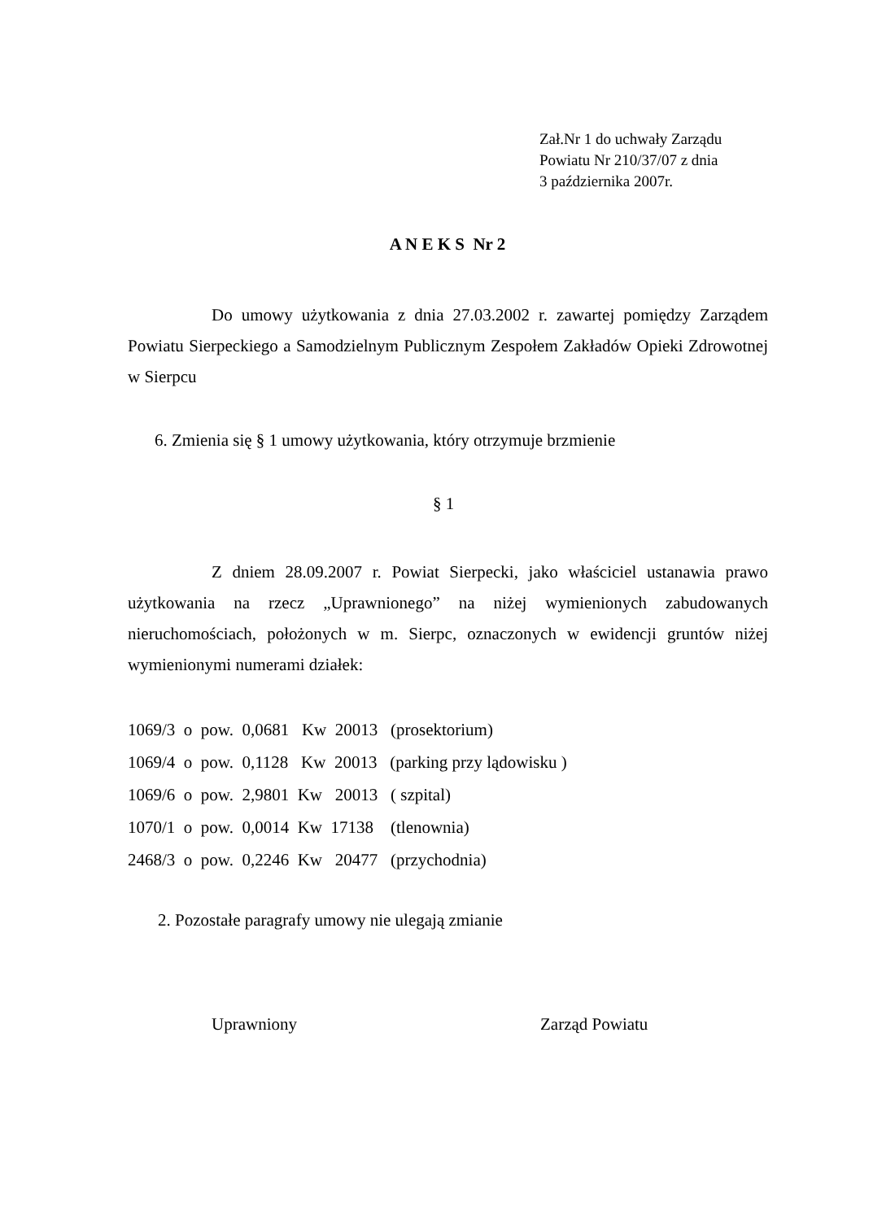Zał.Nr 1 do uchwały Zarządu
Powiatu Nr 210/37/07 z dnia
3 października 2007r.
A N E K S Nr 2
Do umowy użytkowania z dnia 27.03.2002 r. zawartej pomiędzy Zarządem Powiatu Sierpeckiego a Samodzielnym Publicznym Zespołem Zakładów Opieki Zdrowotnej w Sierpcu
6. Zmienia się § 1 umowy użytkowania, który otrzymuje brzmienie
§ 1
Z dniem 28.09.2007 r. Powiat Sierpecki, jako właściciel ustanawia prawo użytkowania na rzecz „Uprawnionego” na niżej wymienionych zabudowanych nieruchomościach, położonych w m. Sierpc, oznaczonych w ewidencji gruntów niżej wymienionymi numerami działek:
1069/3 o pow. 0,0681 Kw 20013 (prosektorium)
1069/4 o pow. 0,1128 Kw 20013 (parking przy lądowisku )
1069/6 o pow. 2,9801 Kw 20013 ( szpital)
1070/1 o pow. 0,0014 Kw 17138 (tlenownia)
2468/3 o pow. 0,2246 Kw 20477 (przychodnia)
2. Pozostałe paragrafy umowy nie ulegają zmianie
Uprawniony Zarząd Powiatu